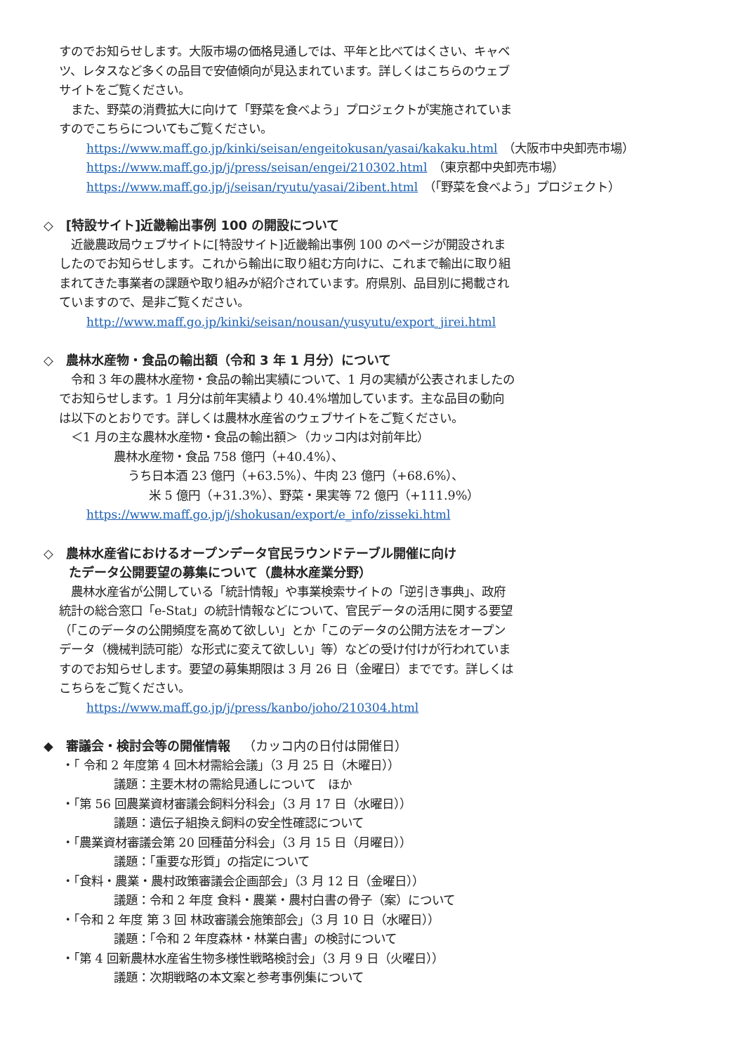すのでお知らせします。大阪市場の価格見通しでは、平年と比べてはくさい、キャベツ、レタスなど多くの品目で安値傾向が見込まれています。詳しくはこちらのウェブサイトをご覧ください。
　また、野菜の消費拡大に向けて「野菜を食べよう」プロジェクトが実施されていますのでこちらについてもご覧ください。
https://www.maff.go.jp/kinki/seisan/engeitokusan/yasai/kakaku.html　（大阪市中央卸売市場）
https://www.maff.go.jp/j/press/seisan/engei/210302.html　（東京都中央卸売市場）
https://www.maff.go.jp/j/seisan/ryutu/yasai/2ibent.html　（「野菜を食べよう」プロジェクト）
◇　[特設サイト]近畿輸出事例 100 の開設について
　近畿農政局ウェブサイトに[特設サイト]近畿輸出事例 100 のページが開設されましたのでお知らせします。これから輸出に取り組む方向けに、これまで輸出に取り組まれてきた事業者の課題や取り組みが紹介されています。府県別、品目別に掲載されていますので、是非ご覧ください。
http://www.maff.go.jp/kinki/seisan/nousan/yusyutu/export_jirei.html
◇　農林水産物・食品の輸出額（令和 3 年 1 月分）について
　令和 3 年の農林水産物・食品の輸出実績について、1 月の実績が公表されましたのでお知らせします。1 月分は前年実績より 40.4%増加しています。主な品目の動向は以下のとおりです。詳しくは農林水産省のウェブサイトをご覧ください。
　＜1 月の主な農林水産物・食品の輸出額＞（カッコ内は対前年比）
農林水産物・食品 758 億円（+40.4%）、
うち日本酒 23 億円（+63.5%）、牛肉 23 億円（+68.6%）、
米 5 億円（+31.3%）、野菜・果実等 72 億円（+111.9%）
https://www.maff.go.jp/j/shokusan/export/e_info/zisseki.html
◇　農林水産省におけるオープンデータ官民ラウンドテーブル開催に向け
　　たデータ公開要望の募集について（農林水産業分野）
　農林水産省が公開している「統計情報」や事業検索サイトの「逆引き事典」、政府統計の総合窓口「e-Stat」の統計情報などについて、官民データの活用に関する要望（「このデータの公開頻度を高めて欲しい」とか「このデータの公開方法をオープンデータ（機械判読可能）な形式に変えて欲しい」等）などの受け付けが行われていますのでお知らせします。要望の募集期限は 3 月 26 日（金曜日）までです。詳しくはこちらをご覧ください。
https://www.maff.go.jp/j/press/kanbo/joho/210304.html
◆　審議会・検討会等の開催情報　（カッコ内の日付は開催日）
・「 令和 2 年度第 4 回木材需給会議」（3 月 25 日（木曜日））
議題：主要木材の需給見通しについて　ほか
・「第 56 回農業資材審議会飼料分科会」（3 月 17 日（水曜日））
議題：遺伝子組換え飼料の安全性確認について
・「農業資材審議会第 20 回種苗分科会」（3 月 15 日（月曜日））
議題：「重要な形質」の指定について
・「食料・農業・農村政策審議会企画部会」（3 月 12 日（金曜日））
議題：令和 2 年度 食料・農業・農村白書の骨子（案）について
・「令和 2 年度 第 3 回 林政審議会施策部会」（3 月 10 日（水曜日））
議題：「令和 2 年度森林・林業白書」の検討について
・「第 4 回新農林水産省生物多様性戦略検討会」（3 月 9 日（火曜日））
議題：次期戦略の本文案と参考事例集について